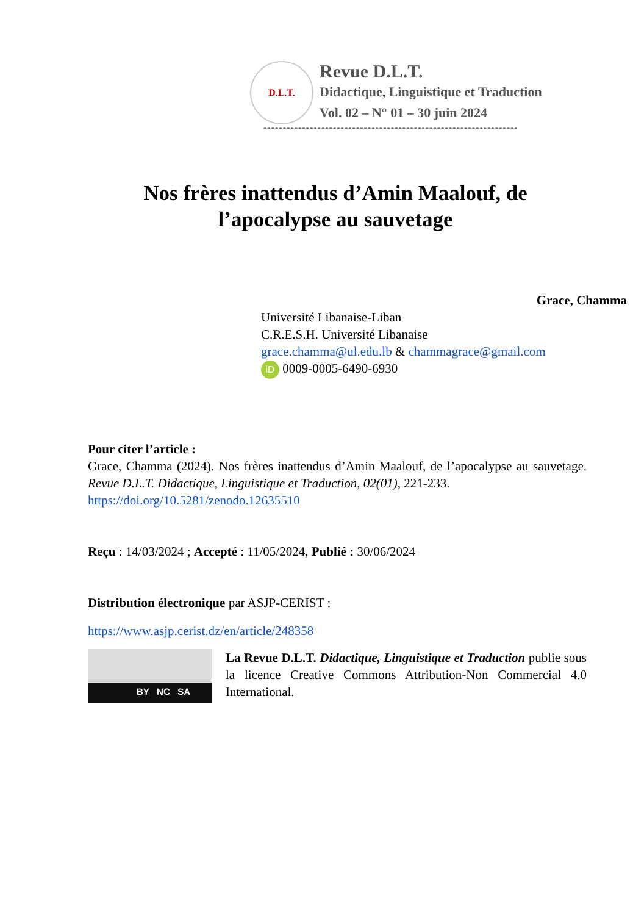D.L.T.
Revue D.L.T.
Didactique, Linguistique et Traduction
Vol. 02 – N° 01 – 30 juin 2024
------------------------------------------------------------------
Nos frères inattendus d’Amin Maalouf, de l’apocalypse au sauvetage
Grace, Chamma
Université Libanaise-Liban
C.R.E.S.H. Université Libanaise
grace.chamma@ul.edu.lb & chammagrace@gmail.com
iD 0009-0005-6490-6930
Pour citer l’article :
Grace, Chamma (2024). Nos frères inattendus d’Amin Maalouf, de l’apocalypse au sauvetage. Revue D.L.T. Didactique, Linguistique et Traduction, 02(01), 221-233.
https://doi.org/10.5281/zenodo.12635510
Reçu : 14/03/2024 ; Accepté : 11/05/2024, Publié : 30/06/2024
Distribution électronique par ASJP-CERIST :
https://www.asjp.cerist.dz/en/article/248358
BY NC SA
La Revue D.L.T. Didactique, Linguistique et Traduction publie sous la licence Creative Commons Attribution-Non Commercial 4.0 International.